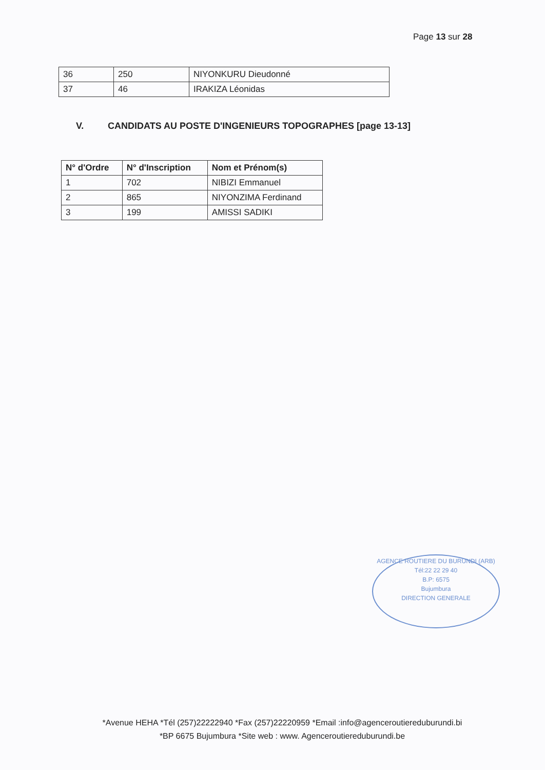Page 13 sur 28
| 36 | 250 | NIYONKURU Dieudonné |
| 37 | 46 | IRAKIZA Léonidas |
V. CANDIDATS AU POSTE D'INGENIEURS TOPOGRAPHES [page 13-13]
| N° d'Ordre | N° d'Inscription | Nom et Prénom(s) |
| --- | --- | --- |
| 1 | 702 | NIBIZI Emmanuel |
| 2 | 865 | NIYONZIMA Ferdinand |
| 3 | 199 | AMISSI SADIKI |
AGENCE ROUTIERE DU BURUNDI (ARB)
Tél:22 22 29 40
B.P: 6575
Bujumbura
DIRECTION GENERALE
*Avenue HEHA *Tél (257)22222940 *Fax (257)22220959 *Email :info@agenceroutiereduburundi.bi
*BP 6675 Bujumbura *Site web : www. Agenceroutiereduburundi.be